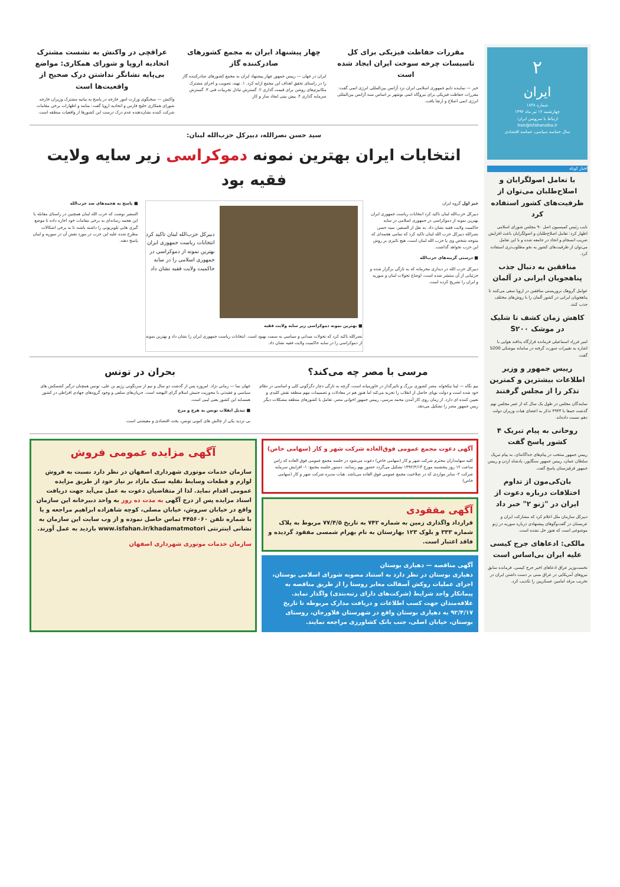۲
ایران
شماره ۱۸۴۸
چهارشنبه ۱۲ تیر ماه ۱۳۹۲
ارتباط با سرویس ایران:
Iran@Isfahanziba.ir
سال حماسه سیاسی، حماسه اقتصادی
اخبار کوتاه
با تعامل اصولگرایان و اصلاح‌طلبان می‌توان از ظرفیت‌های کشور استفاده کرد
نایب رئیس کمیسیون اصل ۹۰ مجلس شورای اسلامی اظهار کرد: تعامل اصلاح‌طلبان و اصولگرایان باعث افزایش ضریب انسجام و اتحاد در جامعه شده و با این تعامل می‌توان از ظرفیت‌های کشور به نحو مطلوب‌تری استفاده کرد.
منافقین به دنبال جذب پناهجویان ایرانی در آلمان
عوامل گروهک تروریستی منافقین در اروپا سعی می‌کنند تا پناهجویان ایرانی در کشور آلمان را با روش‌های مختلف جذب کنند.
کاهش زمان کشف تا شلیک در موشک S۲۰۰
امیر فرزاد اسماعیلی فرمانده قرارگاه پدافند هوایی با اشاره به تغییرات صورت گرفته در سامانه موشکی S200 گفت.
رییس جمهور و وزیر اطلاعات بیشترین و کمترین تذکر را از مجلس گرفتند
نمایندگان مجلس در طول یک سال که از عمر مجلس نهم گذشت جمعا با ۴۹۴۳ تذکر به اعضای هیات وزیران دولت دهم نسبت داده‌اند.
روحانی به پیام تبریک ۴ کشور پاسخ گفت
رییس جمهور منتخب در پیام‌های جداگانه‌ای، به پیام تبریک سلطان عمان، رییس جمهور سنگاپور، پادشاه اردن و رییس جمهور قرقیزستان پاسخ گفت.
بان‌کی‌مون از تداوم اختلافات درباره دعوت از ایران در "ژنو ۲" خبر داد
دبیرکل سازمان ملل اعلام کرد که مشارکت ایران و عربستان در گفت‌وگوهای پیشنهادی درباره سوریه در ژنو موضوعی است که هنوز حل نشده است.
مالکی: ادعاهای جرج کیسی علیه ایران بی‌اساس است
نخست‌وزیر عراق ادعاهای اخیر جرج کیسی، فرمانده سابق نیروهای آمریکایی در عراق مبنی بر دست داشتن ایران در تخریب مرقد امامین عسکریین را تکذیب کرد.
مقررات حفاظت فیزیکی برای کل تاسیسات چرخه سوخت ایران ایجاد شده است
خبر — نماینده دایم جمهوری اسلامی ایران نزد آژانس بین‌المللی انرژی اتمی گفت: مقررات حفاظت فیزیکی برای نیروگاه اتمی بوشهر بر اساس سند آژانس بین‌المللی انرژی اتمی اصلاح و ارتقا یافت.
چهار پیشنهاد ایران به مجمع کشورهای صادرکننده گاز
ایران در جهان — رییس جمهور چهار پیشنهاد ایران به مجمع کشورهای صادرکننده گاز را در راستای تحقق اهداف این مجمع ارایه کرد. ۱. تهیه، تصویب و اجرای مشترک مکانیزم‌های روشن برای قیمت گذاری ۲. گسترش تبادل تجربیات فنی ۳. گسترش سرمایه گذاری ۴. پیش بینی ایجاد ساز و کار.
عراقچی در واکنش به نشست مشترک اتحادیه اروپا و شورای همکاری: مواضع بی‌پایه نشانگر نداشتن درک صحیح از واقعیت‌ها است
واکنش — سخنگوی وزارت امور خارجه در پاسخ به بیانیه مشترک وزیران خارجه شورای همکاری خلیج فارس و اتحادیه اروپا گفت: منامه و اظهارات برخی مقامات شرکت کننده نشان‌دهنده عدم درک درست این کشورها از واقعیات منطقه است.
سید حسن نصرالله، دبیرکل حزب‌الله لبنان:
انتخابات ایران بهترین نمونه دموکراسی زیر سایه ولایت فقیه بود
خبر اول گروه ایران
دبیرکل حزب‌الله لبنان تاکید کرد انتخابات ریاست جمهوری ایران بهترین نمونه از دموکراسی در جمهوری اسلامی در سایه حاکمیت ولایت فقیه نشان داد. به نقل از السفیر، سید حسن نصرالله دبیرکل حزب الله لبنان تاکید کرد که تمامی هجمه‌ای که متوجه شخص وی یا حزب الله لبنان است، هیچ تاثیری بر روش این حزب نخواهد گذاشت.
■ درستی گزینه‌های حزب‌الله
دبیرکل حزب الله در دیداری محرمانه که به تازگی برگزار شده و جزئیاتی از آن منتشر شده است، اوضاع تحولات لبنان و سوریه و ایران را تشریح کرده است.
دبیرکل حزب‌الله لبنان تاکید کرد انتخابات ریاست جمهوری ایران بهترین نمونه از دموکراسی در جمهوری اسلامی را در سایه حاکمیت ولایت فقیه نشان داد
■ بهترین نمونه دموکراسی زیر سایه ولایت فقیه
نصرالله تاکید کرد که تحولات میدانی و سیاسی به سمت بهبود است. انتخابات ریاست جمهوری ایران را نشان داد و بهترین نمونه از دموکراسی را در سایه حاکمیت ولایت فقیه نشان داد.
■ پاسخ به هجمه‌های ضد حزب‌الله
السفیر نوشت که حزب الله لبنان همچنین در راستای مقابله با این هجمه رسانه‌ای به برخی مقامات خود اجازه داده تا موضع گیری هایی تلویزیونی را داشته باشند تا به برخی اشکالات مطرح شده علیه این حزب در مورد نقش آن در سوریه و لبنان پاسخ دهند.
مرسی با مصر چه می‌کند؟
نیم نگاه — لینا تیکخواه. مصر کشوری بزرگ و تاثیرگذار در خاورمیانه است، گرچه به تازگی دچار دگرگونی کلی و اساسی در نظام خود شده است و دولت نوپای حاصل از انقلاب را تجربه می‌کند اما هنوز هم در معادلات و تصمیمات مهم منطقه نقش کلیدی و تعیین کننده ای دارد. از زمان روی کار آمدن محمد مرسی، رییس جمهور اخوانی مصر، تعامل با کشورهای منطقه مشکلات دیگر ریس جمهور مصر را تشکیل می‌دهد.
بحران در تونس
جهان نما — زمانی نژاد. امروزه پس از گذشت دو سال و نیم از سرنگونی رژیم بن علی، تونس همچنان درگیر کشمکش های سیاسی و عقیدتی با محوریت جنبش اسلام گرای النهضه است. جریان‌های سلفی و وجود گروه‌های جهادی افراطی در کشور همسایه این کشور یعنی لیبی است.
■ تبدیل انقلاب تونس به هرج و مرج
بی تردید یکی از چالش های کنونی تونس، بحث اقتصادی و معیشتی است.
آگهی دعوت مجمع عمومی فوق‌العاده شرکت شهر و کار (سهامی خاص)
کلیه سهامداران محترم شرکت شهر و کار (سهامی خاص) دعوت می‌شود در جلسه مجمع عمومی فوق العاده که راس ساعت ۱۲ روز پنجشنبه مورخ ۱۳۹۲/۴/۱۳ تشکیل می‌گردد حضور بهم رسانند. دستور جلسه مجمع: ۱- افزایش سرمایه شرکت ۲- سایر مواردی که در صلاحیت مجمع عمومی فوق العاده می‌باشد. هیات مدیره شرکت شهر و کار (سهامی خاص)
آگهی مفقودی
قرارداد واگذاری زمین به شماره ۷۴۲ به تاریخ ۷۷/۴/۵ مربوط به پلاک شماره ۳۳۳ و بلوک ۱۲۳ بهارستان به نام بهرام شمسی مفقود گردیده و فاقد اعتبار است.
آگهی مناقصه — دهیاری بوستان
دهیاری بوستان در نظر دارد به استناد مصوبه شورای اسلامی بوستان، اجرای عملیات روکش آسفالت معابر روستا را از طریق مناقصه به پیمانکار واجد شرایط (شرکت‌های دارای رتبه‌بندی) واگذار نماید. علاقه‌مندان جهت کسب اطلاعات و دریافت مدارک مربوطه تا تاریخ ۹۲/۴/۱۷ به دهیاری بوستان واقع در شهرستان فلاورجان، روستای بوستان، خیابان اصلی، جنب بانک کشاورزی مراجعه نمایند.
آگهی مزایده عمومی فروش
سازمان خدمات موتوری شهرداری اصفهان در نظر دارد نسبت به فروش لوازم و قطعات وسایط نقلیه سبک مازاد بر نیاز خود از طریق مزایده عمومی اقدام نماید. لذا از متقاضیان دعوت به عمل می‌آید جهت دریافت اسناد مزایده پس از درج آگهی به مدت ده روز به واحد دبیرخانه این سازمان واقع در خیابان سروش، خیابان مصلی، کوچه شاهزاده ابراهیم مراجعه و یا با شماره تلفن ۴۴۵۶۰۶۰ تماس حاصل نموده و از وب سایت این سازمان به نشانی اینترنتی www.isfahan.ir/khadamatmotori بازدید به عمل آورند.
سازمان خدمات موتوری شهرداری اصفهان